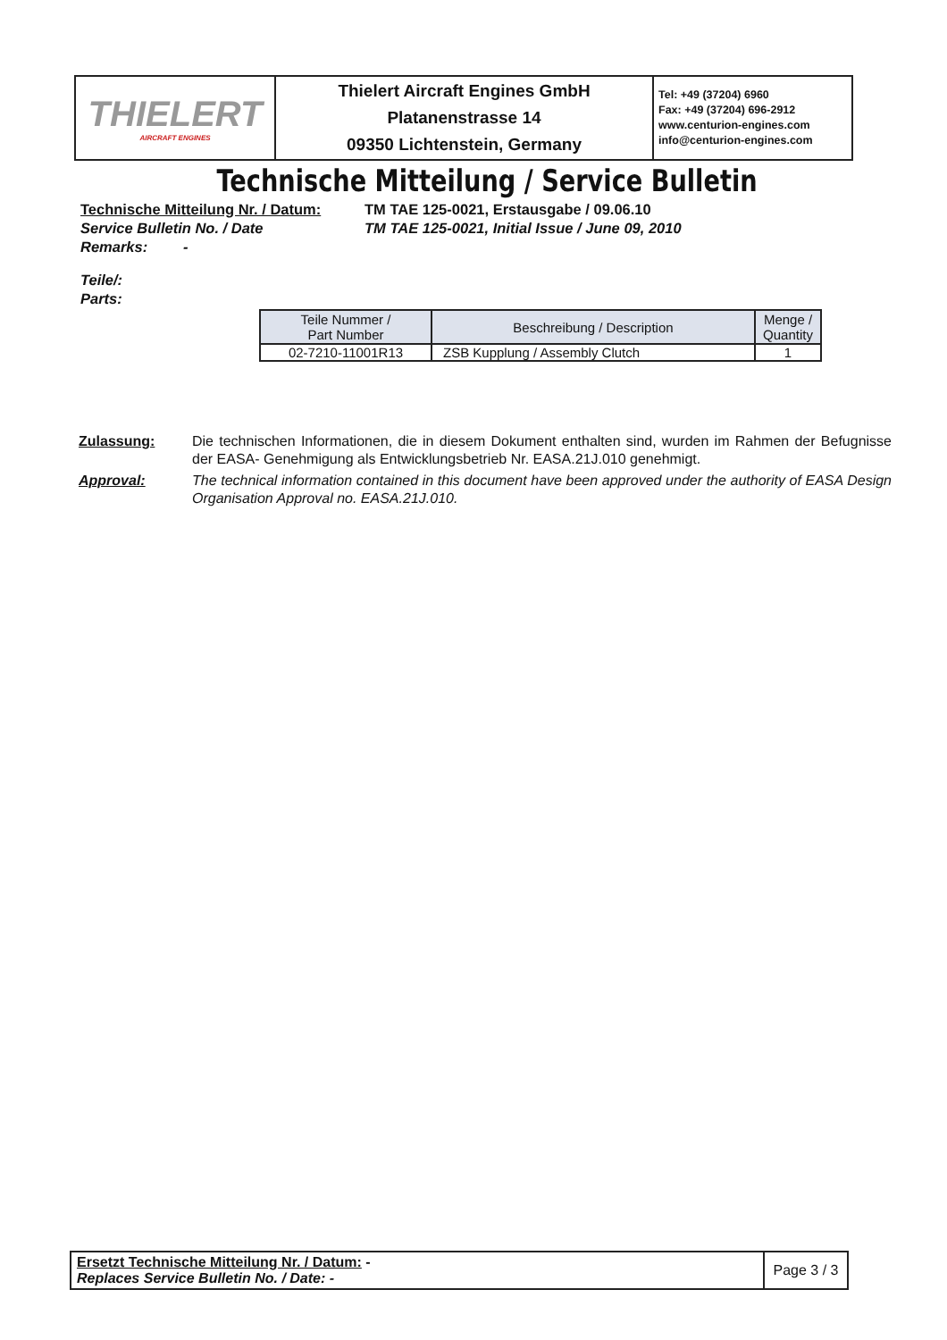| THIELERT AIRCRAFT ENGINES | Thielert Aircraft Engines GmbH Platanenstrasse 14 09350 Lichtenstein, Germany | Tel: +49 (37204) 6960 Fax: +49 (37204) 696-2912 www.centurion-engines.com info@centurion-engines.com |
Technische Mitteilung / Service Bulletin
Technische Mitteilung Nr. / Datum: TM TAE 125-0021, Erstausgabe / 09.06.10
Service Bulletin No. / Date TM TAE 125-0021, Initial Issue / June 09, 2010
Remarks: -
Teile/:
Parts:
| Teile Nummer / Part Number | Beschreibung / Description | Menge / Quantity |
| --- | --- | --- |
| 02-7210-11001R13 | ZSB Kupplung / Assembly Clutch | 1 |
Zulassung: Die technischen Informationen, die in diesem Dokument enthalten sind, wurden im Rahmen der Befugnisse der EASA- Genehmigung als Entwicklungsbetrieb Nr. EASA.21J.010 genehmigt.
Approval: The technical information contained in this document have been approved under the authority of EASA Design Organisation Approval no. EASA.21J.010.
| Ersetzt Technische Mitteilung Nr. / Datum: - Replaces Service Bulletin No. / Date: - | Page 3 / 3 |